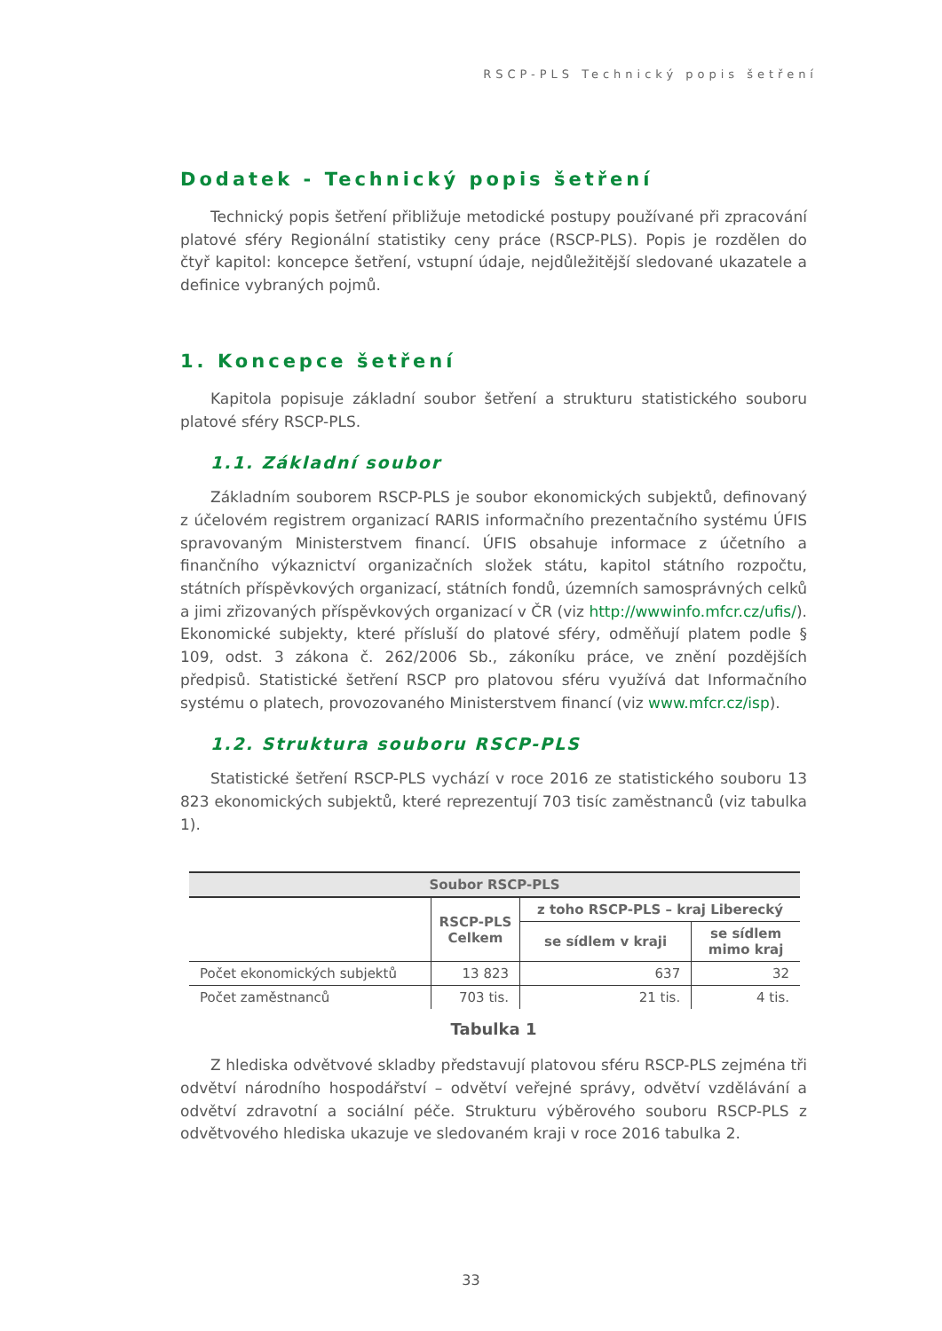RSCP-PLS Technický popis šetření
Dodatek - Technický popis šetření
Technický popis šetření přibližuje metodické postupy používané při zpracování platové sféry Regionální statistiky ceny práce (RSCP-PLS). Popis je rozdělen do čtyř kapitol: koncepce šetření, vstupní údaje, nejdůležitější sledované ukazatele a definice vybraných pojmů.
1. Koncepce šetření
Kapitola popisuje základní soubor šetření a strukturu statistického souboru platové sféry RSCP-PLS.
1.1. Základní soubor
Základním souborem RSCP-PLS je soubor ekonomických subjektů, definovaný z účelovém registrem organizací RARIS informačního prezentačního systému ÚFIS spravovaným Ministerstvem financí. ÚFIS obsahuje informace z účetního a finančního výkaznictví organizačních složek státu, kapitol státního rozpočtu, státních příspěvkových organizací, státních fondů, územních samosprávných celků a jimi zřizovaných příspěvkových organizací v ČR (viz http://wwwinfo.mfcr.cz/ufis/). Ekonomické subjekty, které přísluší do platové sféry, odměňují platem podle § 109, odst. 3 zákona č. 262/2006 Sb., zákoníku práce, ve znění pozdějších předpisů. Statistické šetření RSCP pro platovou sféru využívá dat Informačního systému o platech, provozovaného Ministerstvem financí (viz www.mfcr.cz/isp).
1.2. Struktura souboru RSCP-PLS
Statistické šetření RSCP-PLS vychází v roce 2016 ze statistického souboru 13 823 ekonomických subjektů, které reprezentují 703 tisíc zaměstnanců (viz tabulka 1).
| Soubor RSCP-PLS | | | |
| --- | --- | --- | --- |
| | RSCP-PLS Celkem | z toho RSCP-PLS – kraj Liberecký | |
| | | se sídlem v kraji | se sídlem mimo kraj |
| Počet ekonomických subjektů | 13 823 | 637 | 32 |
| Počet zaměstnanců | 703 tis. | 21 tis. | 4 tis. |
Tabulka 1
Z hlediska odvětvové skladby představují platovou sféru RSCP-PLS zejména tři odvětví národního hospodářství – odvětví veřejné správy, odvětví vzdělávání a odvětví zdravotní a sociální péče. Strukturu výběrového souboru RSCP-PLS z odvětvového hlediska ukazuje ve sledovaném kraji v roce 2016 tabulka 2.
33